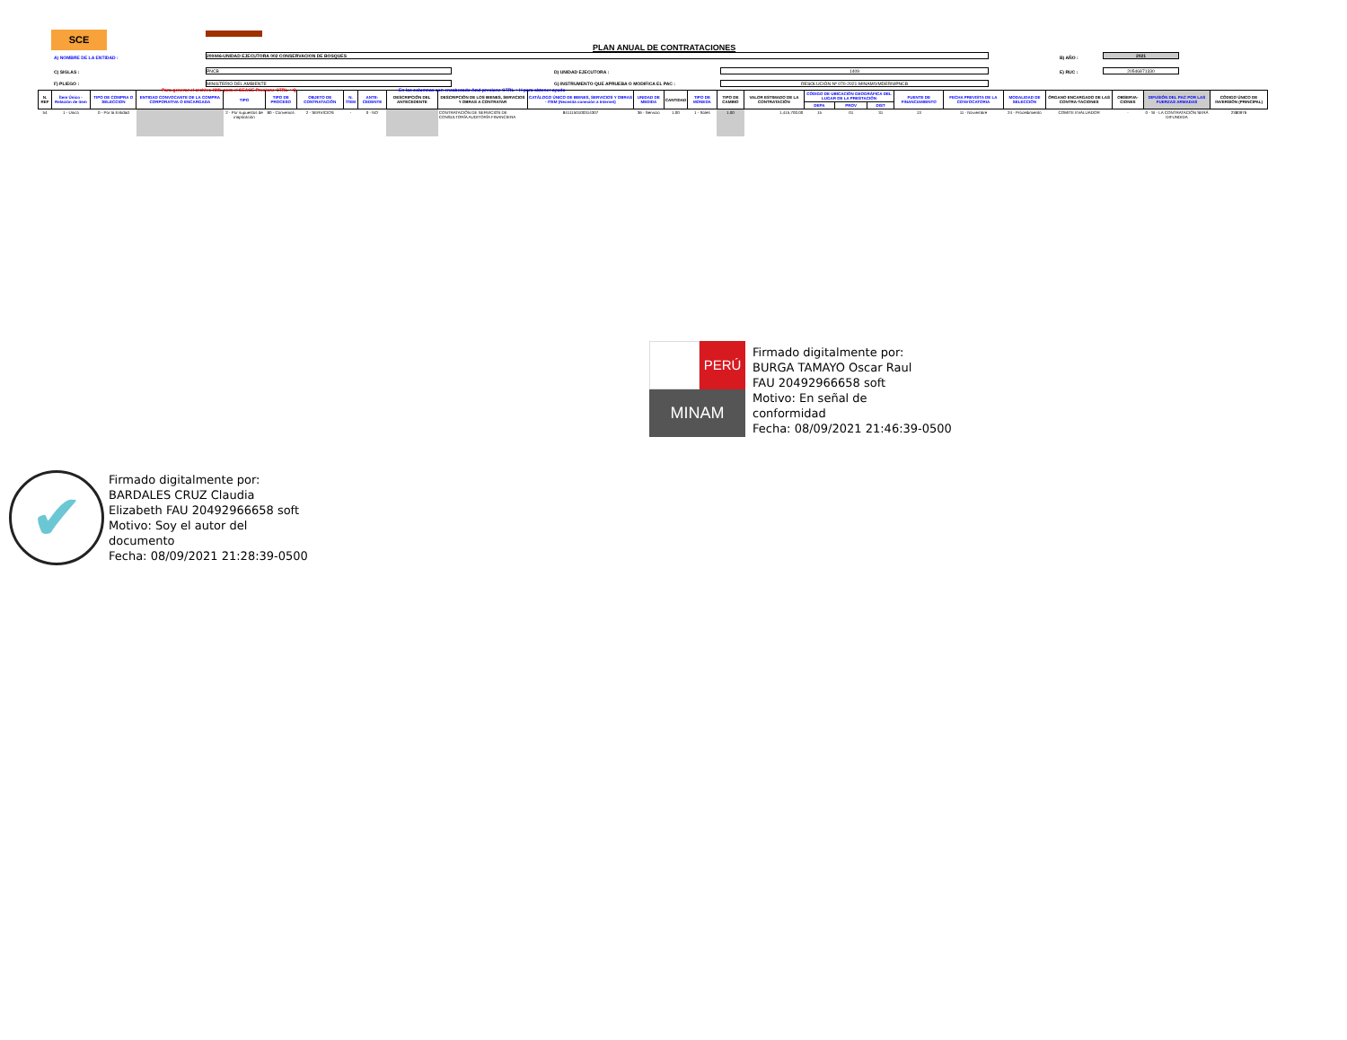SCE
PLAN ANUAL DE CONTRATACIONES
A) NOMBRE DE LA ENTIDAD :
200446-UNIDAD EJECUTORA 002 CONSERVACION DE BOSQUES
B) AÑO :
2021
C) SIGLAS : PNCB D) UNIDAD EJECUTORA : 1409 E) RUC : 20546871330
F) PLIEGO : MINISTERIO DEL AMBIENTE
G) INSTRUMENTO QUE APRUEBA O MODIFICA EL PAC :
RESOLUCIÓN Nº 070-2021-MINAM/VMDERN/PNCB
Para generar el archivo XML para el SEACE Presione CTRL + Q
En las columnas con encabezado Azul presione CTRL + H para obtener ayuda
| N. REF | Ítem Único - Relación de ítem | TIPO DE COMPRA O SELECCION | ENTIDAD CONVOCANTE DE LA COMPRA CORPORATIVA O ENCARGADA | TIPO | TIPO DE PROCESO | OBJETO DE CONTRATACIÓN | N. ÍTEM | ANTE-CEDENTE | DESCRIPCIÓN DEL ANTECEDENTE | DESCRIPCIÓN DE LOS BIENES, SERVICIOS Y OBRAS A CONTRATAR | CATÁLOGO ÚNICO DE BIENES, SERVICIOS Y OBRAS - ITEM (Necesita conexión a Internet) | UNIDAD DE MEDIDA | CANTIDAD | TIPO DE MONEDA | TIPO DE CAMBIO | VALOR ESTIMADO DE LA CONTRATACIÓN | CÓDIGO DE UBICACIÓN GEOGRÁFICA DEL LUGAR DE LA PRESTACIÓN | | | FUENTE DE FINANCIAMIENTO | FECHA PREVISTA DE LA CONVOCATORIA | MODALIDAD DE SELECCIÓN | ÓRGANO ENCARGADO DE LAS CONTRA-TACIONES | OBSERVA-CIONES | DIFUSIÓN DEL PAC POR LAS FUERZAS ARMADAS | CÓDIGO ÚNICO DE INVERSIÓN (PRINCIPAL) |
| --- | --- | --- | --- | --- | --- | --- | --- | --- | --- | --- | --- | --- | --- | --- | --- | --- | --- | --- | --- | --- | --- | --- | --- | --- | --- | --- |
| | | | | | | | | | | | | | | | | | DEPA | PROV | DIST | | | | | | | |
| 54 | 1 - Unico | 0 - Por la Entidad | | 2 - Por supuestos de inaplicación | 80 - Convenios | 2 - SERVICIOS | - | 0 - NO | | CONTRATACIÓN DE SERVICIOS DE CONSULTORÍA AUDITORÍA FINANCIERA | 8411150100314307 | 36 - Servicio | 1.00 | 1 - Soles | 1.00 | 1,415,700.00 | 15 | 01 | 31 | 13 | 11 - Noviembre | 24 - Procedimiento | COMITE EVALUADOR | - | 0 - SI - LA CONTRATACIÓN SERÁ DIFUNDIDA | 2380976 |
PERÚ
MINAM
Firmado digitalmente por:
BURGA TAMAYO Oscar Raul
FAU 20492966658 soft
Motivo: En señal de
conformidad
Fecha: 08/09/2021 21:46:39-0500
✔
Firmado digitalmente por:
BARDALES CRUZ Claudia
Elizabeth FAU 20492966658 soft
Motivo: Soy el autor del
documento
Fecha: 08/09/2021 21:28:39-0500